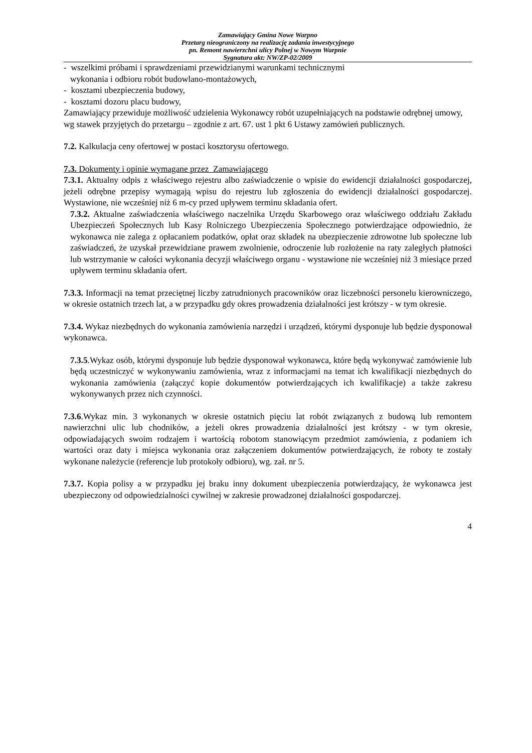Zamawiający Gmina Nowe Warpno
Przetarg nieograniczony na realizację zadania inwestycyjnego
pn. Remont nawierzchni ulicy Polnej w Nowym Warpnie
Sygnatura akt: NW/ZP-02/2009
- wszelkimi próbami i sprawdzeniami przewidzianymi warunkami technicznymi
wykonania i odbioru robót budowlano-montażowych,
- kosztami ubezpieczenia budowy,
- kosztami dozoru placu budowy,
Zamawiający przewiduje możliwość udzielenia Wykonawcy robót uzupełniających na podstawie odrębnej umowy, wg stawek przyjętych do przetargu – zgodnie z art. 67. ust 1 pkt 6 Ustawy zamówień publicznych.
7.2. Kalkulacja ceny ofertowej w postaci kosztorysu ofertowego.
7.3. Dokumenty i opinie wymagane przez Zamawiającego
7.3.1. Aktualny odpis z właściwego rejestru albo zaświadczenie o wpisie do ewidencji działalności gospodarczej, jeżeli odrębne przepisy wymagają wpisu do rejestru lub zgłoszenia do ewidencji działalności gospodarczej. Wystawione, nie wcześniej niż 6 m-cy przed upływem terminu składania ofert.
7.3.2. Aktualne zaświadczenia właściwego naczelnika Urzędu Skarbowego oraz właściwego oddziału Zakładu Ubezpieczeń Społecznych lub Kasy Rolniczego Ubezpieczenia Społecznego potwierdzające odpowiednio, że wykonawca nie zalega z opłacaniem podatków, opłat oraz składek na ubezpieczenie zdrowotne lub społeczne lub zaświadczeń, że uzyskał przewidziane prawem zwolnienie, odroczenie lub rozłożenie na raty zaległych płatności lub wstrzymanie w całości wykonania decyzji właściwego organu - wystawione nie wcześniej niż 3 miesiące przed upływem terminu składania ofert.
7.3.3. Informacji na temat przeciętnej liczby zatrudnionych pracowników oraz liczebności personelu kierowniczego, w okresie ostatnich trzech lat, a w przypadku gdy okres prowadzenia działalności jest krótszy - w tym okresie.
7.3.4. Wykaz niezbędnych do wykonania zamówienia narzędzi i urządzeń, którymi dysponuje lub będzie dysponował wykonawca.
7.3.5.Wykaz osób, którymi dysponuje lub będzie dysponował wykonawca, które będą wykonywać zamówienie lub będą uczestniczyć w wykonywaniu zamówienia, wraz z informacjami na temat ich kwalifikacji niezbędnych do wykonania zamówienia (załączyć kopie dokumentów potwierdzających ich kwalifikacje) a także zakresu wykonywanych przez nich czynności.
7.3.6.Wykaz min. 3 wykonanych w okresie ostatnich pięciu lat robót związanych z budową lub remontem nawierzchni ulic lub chodników, a jeżeli okres prowadzenia działalności jest krótszy - w tym okresie, odpowiadających swoim rodzajem i wartością robotom stanowiącym przedmiot zamówienia, z podaniem ich wartości oraz daty i miejsca wykonania oraz załączeniem dokumentów potwierdzających, że roboty te zostały wykonane należycie (referencje lub protokoły odbioru), wg. zał. nr 5.
7.3.7. Kopia polisy a w przypadku jej braku inny dokument ubezpieczenia potwierdzający, że wykonawca jest ubezpieczony od odpowiedzialności cywilnej w zakresie prowadzonej działalności gospodarczej.
4